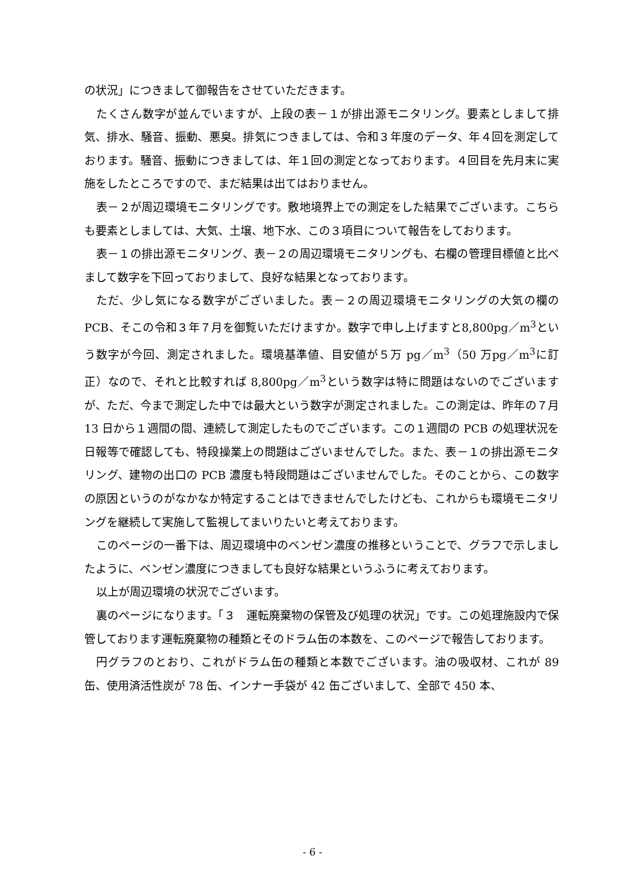の状況」につきまして御報告をさせていただきます。
たくさん数字が並んでいますが、上段の表－１が排出源モニタリング。要素としまして排気、排水、騒音、振動、悪臭。排気につきましては、令和３年度のデータ、年４回を測定しております。騒音、振動につきましては、年１回の測定となっております。４回目を先月末に実施をしたところですので、まだ結果は出てはおりません。
表－２が周辺環境モニタリングです。敷地境界上での測定をした結果でございます。こちらも要素としましては、大気、土壌、地下水、この３項目について報告をしております。
表－１の排出源モニタリング、表－２の周辺環境モニタリングも、右欄の管理目標値と比べまして数字を下回っておりまして、良好な結果となっております。
ただ、少し気になる数字がございました。表－２の周辺環境モニタリングの大気の欄のPCB、そこの令和３年７月を御覧いただけますか。数字で申し上げますと8,800pg／m<sup>3</sup>という数字が今回、測定されました。環境基準値、目安値が５万 pg／m<sup>3</sup>（50 万pg／m<sup>3</sup>に訂正）なので、それと比較すれば 8,800pg／m<sup>3</sup>という数字は特に問題はないのでございますが、ただ、今まで測定した中では最大という数字が測定されました。この測定は、昨年の７月 13 日から１週間の間、連続して測定したものでございます。この１週間の PCB の処理状況を日報等で確認しても、特段操業上の問題はございませんでした。また、表－１の排出源モニタリング、建物の出口の PCB 濃度も特段問題はございませんでした。そのことから、この数字の原因というのがなかなか特定することはできませんでしたけども、これからも環境モニタリングを継続して実施して監視してまいりたいと考えております。
このページの一番下は、周辺環境中のベンゼン濃度の推移ということで、グラフで示しましたように、ベンゼン濃度につきましても良好な結果というふうに考えております。
以上が周辺環境の状況でございます。
裏のページになります。「３　運転廃棄物の保管及び処理の状況」です。この処理施設内で保管しております運転廃棄物の種類とそのドラム缶の本数を、このページで報告しております。
円グラフのとおり、これがドラム缶の種類と本数でございます。油の吸収材、これが 89 缶、使用済活性炭が 78 缶、インナー手袋が 42 缶ございまして、全部で 450 本、
- 6 -